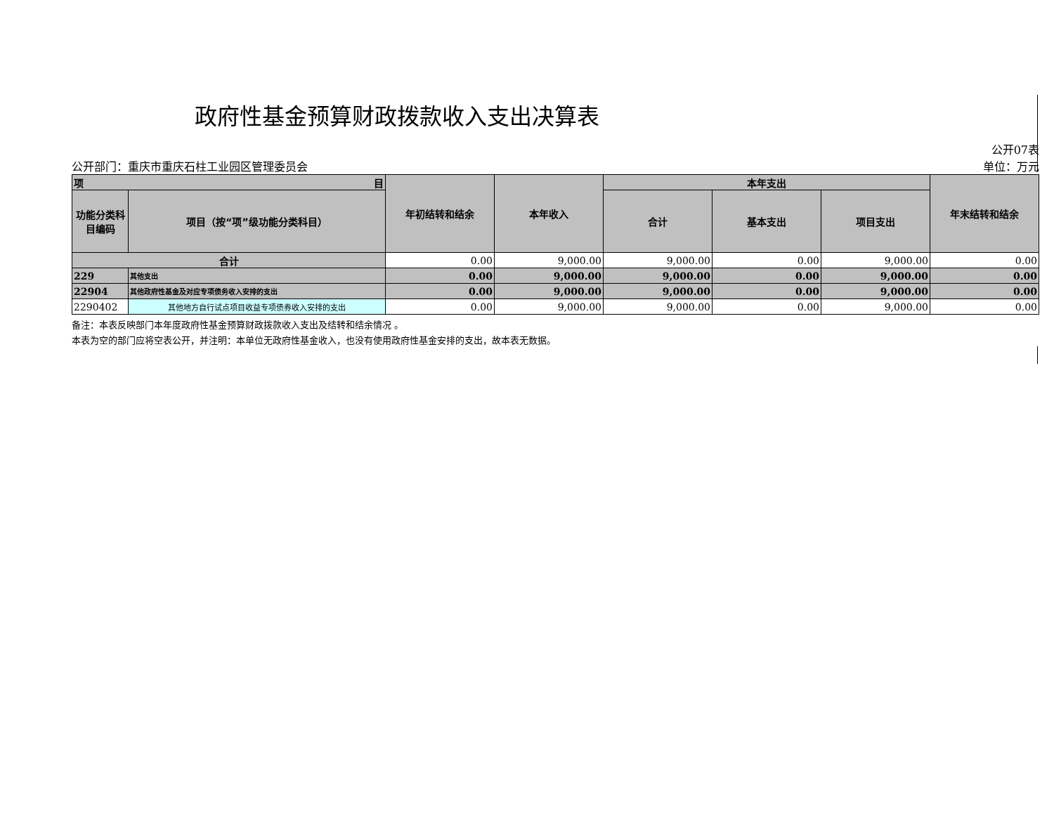政府性基金预算财政拨款收入支出决算表
公开部门：重庆市重庆石柱工业园区管理委员会
公开07表
单位：万元
| 项 目 | | 年初结转和结余 | 本年收入 | 本年支出 | | | 年末结转和结余 |
| --- | --- | --- | --- | --- | --- | --- | --- |
| 功能分类科目编码 | 项目（按“项”级功能分类科目） | | | 合计 | 基本支出 | 项目支出 | |
| 合计 | | 0.00 | 9,000.00 | 9,000.00 | 0.00 | 9,000.00 | 0.00 |
| 229 | 其他支出 | 0.00 | 9,000.00 | 9,000.00 | 0.00 | 9,000.00 | 0.00 |
| 22904 | 其他政府性基金及对应专项债务收入安排的支出 | 0.00 | 9,000.00 | 9,000.00 | 0.00 | 9,000.00 | 0.00 |
| 2290402 | 其他地方自行试点项目收益专项债券收入安排的支出 | 0.00 | 9,000.00 | 9,000.00 | 0.00 | 9,000.00 | 0.00 |
备注：本表反映部门本年度政府性基金预算财政拨款收入支出及结转和结余情况 。
本表为空的部门应将空表公开，并注明：本单位无政府性基金收入，也没有使用政府性基金安排的支出，故本表无数据。